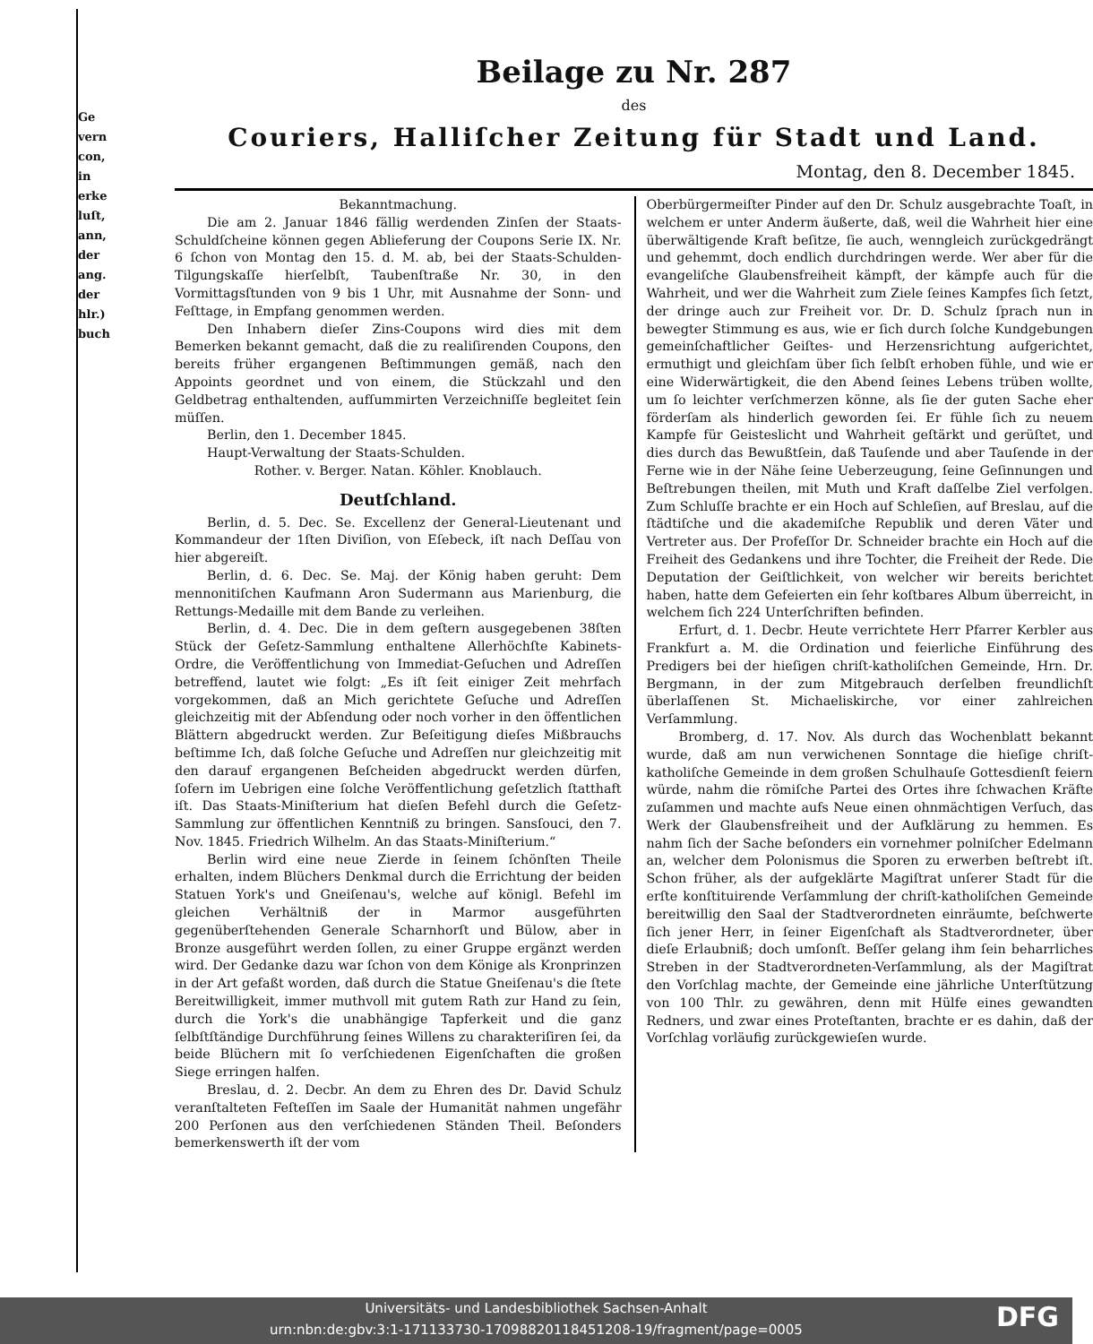Ge
vern
con,
in
erke
luſt,
ann,
der
ang.
der
hlr.)
buch
Beilage zu Nr. 287
des
Couriers, Halliſcher Zeitung für Stadt und Land.
Montag, den 8. December 1845.
Bekanntmachung.
Die am 2. Januar 1846 fällig werdenden Zinſen der Staats-Schuldſcheine können gegen Ablieferung der Coupons Serie IX. Nr. 6 ſchon von Montag den 15. d. M. ab, bei der Staats-Schulden-Tilgungskaſſe hierſelbſt, Taubenſtraße Nr. 30, in den Vormittagsſtunden von 9 bis 1 Uhr, mit Ausnahme der Sonn- und Feſttage, in Empfang genommen werden.
Den Inhabern dieſer Zins-Coupons wird dies mit dem Bemerken bekannt gemacht, daß die zu realiſirenden Coupons, den bereits früher ergangenen Beſtimmungen gemäß, nach den Appoints geordnet und von einem, die Stückzahl und den Geldbetrag enthaltenden, aufſummirten Verzeichniſſe begleitet ſein müſſen.
Berlin, den 1. December 1845.
Haupt-Verwaltung der Staats-Schulden.
Rother. v. Berger. Natan. Köhler. Knoblauch.
Deutſchland.
Berlin, d. 5. Dec. Se. Excellenz der General-Lieutenant und Kommandeur der 1ſten Diviſion, von Eſebeck, iſt nach Deſſau von hier abgereiſt.
Berlin, d. 6. Dec. Se. Maj. der König haben geruht: Dem mennonitiſchen Kaufmann Aron Sudermann aus Marienburg, die Rettungs-Medaille mit dem Bande zu verleihen.
Berlin, d. 4. Dec. Die in dem geſtern ausgegebenen 38ſten Stück der Geſetz-Sammlung enthaltene Allerhöchſte Kabinets-Ordre, die Veröffentlichung von Immediat-Geſuchen und Adreſſen betreffend, lautet wie folgt: „Es iſt ſeit einiger Zeit mehrfach vorgekommen, daß an Mich gerichtete Geſuche und Adreſſen gleichzeitig mit der Abſendung oder noch vorher in den öffentlichen Blättern abgedruckt werden. Zur Beſeitigung dieſes Mißbrauchs beſtimme Ich, daß ſolche Geſuche und Adreſſen nur gleichzeitig mit den darauf ergangenen Beſcheiden abgedruckt werden dürfen, ſofern im Uebrigen eine ſolche Veröffentlichung geſetzlich ſtatthaft iſt. Das Staats-Miniſterium hat dieſen Befehl durch die Geſetz-Sammlung zur öffentlichen Kenntniß zu bringen. Sansſouci, den 7. Nov. 1845. Friedrich Wilhelm. An das Staats-Miniſterium.“
Berlin wird eine neue Zierde in ſeinem ſchönſten Theile erhalten, indem Blüchers Denkmal durch die Errichtung der beiden Statuen York's und Gneiſenau's, welche auf königl. Befehl im gleichen Verhältniß der in Marmor ausgeführten gegenüberſtehenden Generale Scharnhorſt und Bülow, aber in Bronze ausgeführt werden ſollen, zu einer Gruppe ergänzt werden wird. Der Gedanke dazu war ſchon von dem Könige als Kronprinzen in der Art gefaßt worden, daß durch die Statue Gneiſenau's die ſtete Bereitwilligkeit, immer muthvoll mit gutem Rath zur Hand zu ſein, durch die York's die unabhängige Tapferkeit und die ganz ſelbſtſtändige Durchführung ſeines Willens zu charakteriſiren ſei, da beide Blüchern mit ſo verſchiedenen Eigenſchaften die großen Siege erringen halfen.
Breslau, d. 2. Decbr. An dem zu Ehren des Dr. David Schulz veranſtalteten Feſteſſen im Saale der Humanität nahmen ungefähr 200 Perſonen aus den verſchiedenen Ständen Theil. Beſonders bemerkenswerth iſt der vom
Oberbürgermeiſter Pinder auf den Dr. Schulz ausgebrachte Toaſt, in welchem er unter Anderm äußerte, daß, weil die Wahrheit hier eine überwältigende Kraft beſitze, ſie auch, wenngleich zurückgedrängt und gehemmt, doch endlich durchdringen werde. Wer aber für die evangeliſche Glaubensfreiheit kämpft, der kämpfe auch für die Wahrheit, und wer die Wahrheit zum Ziele ſeines Kampfes ſich ſetzt, der dringe auch zur Freiheit vor. Dr. D. Schulz ſprach nun in bewegter Stimmung es aus, wie er ſich durch ſolche Kundgebungen gemeinſchaftlicher Geiſtes- und Herzensrichtung aufgerichtet, ermuthigt und gleichſam über ſich ſelbſt erhoben fühle, und wie er eine Widerwärtigkeit, die den Abend ſeines Lebens trüben wollte, um ſo leichter verſchmerzen könne, als ſie der guten Sache eher förderſam als hinderlich geworden ſei. Er fühle ſich zu neuem Kampfe für Geisteslicht und Wahrheit geſtärkt und gerüſtet, und dies durch das Bewußtſein, daß Tauſende und aber Tauſende in der Ferne wie in der Nähe ſeine Ueberzeugung, ſeine Geſinnungen und Beſtrebungen theilen, mit Muth und Kraft daſſelbe Ziel verfolgen. Zum Schluſſe brachte er ein Hoch auf Schleſien, auf Breslau, auf die ſtädtiſche und die akademiſche Republik und deren Väter und Vertreter aus. Der Profeſſor Dr. Schneider brachte ein Hoch auf die Freiheit des Gedankens und ihre Tochter, die Freiheit der Rede. Die Deputation der Geiſtlichkeit, von welcher wir bereits berichtet haben, hatte dem Gefeierten ein ſehr koſtbares Album überreicht, in welchem ſich 224 Unterſchriften befinden.
Erfurt, d. 1. Decbr. Heute verrichtete Herr Pfarrer Kerbler aus Frankfurt a. M. die Ordination und feierliche Einführung des Predigers bei der hieſigen chriſt-katholiſchen Gemeinde, Hrn. Dr. Bergmann, in der zum Mitgebrauch derſelben freundlichſt überlaſſenen St. Michaeliskirche, vor einer zahlreichen Verſammlung.
Bromberg, d. 17. Nov. Als durch das Wochenblatt bekannt wurde, daß am nun verwichenen Sonntage die hieſige chriſt-katholiſche Gemeinde in dem großen Schulhauſe Gottesdienſt feiern würde, nahm die römiſche Partei des Ortes ihre ſchwachen Kräfte zuſammen und machte aufs Neue einen ohnmächtigen Verſuch, das Werk der Glaubensfreiheit und der Aufklärung zu hemmen. Es nahm ſich der Sache beſonders ein vornehmer polniſcher Edelmann an, welcher dem Polonismus die Sporen zu erwerben beſtrebt iſt. Schon früher, als der aufgeklärte Magiſtrat unſerer Stadt für die erſte konſtituirende Verſammlung der chriſt-katholiſchen Gemeinde bereitwillig den Saal der Stadtverordneten einräumte, beſchwerte ſich jener Herr, in ſeiner Eigenſchaft als Stadtverordneter, über dieſe Erlaubniß; doch umſonſt. Beſſer gelang ihm ſein beharrliches Streben in der Stadtverordneten-Verſammlung, als der Magiſtrat den Vorſchlag machte, der Gemeinde eine jährliche Unterſtützung von 100 Thlr. zu gewähren, denn mit Hülfe eines gewandten Redners, und zwar eines Proteſtanten, brachte er es dahin, daß der Vorſchlag vorläufig zurückgewieſen wurde.
Universitäts- und Landesbibliothek Sachsen-Anhalt
urn:nbn:de:gbv:3:1-171133730-17098820118451208-19/fragment/page=0005
DFG